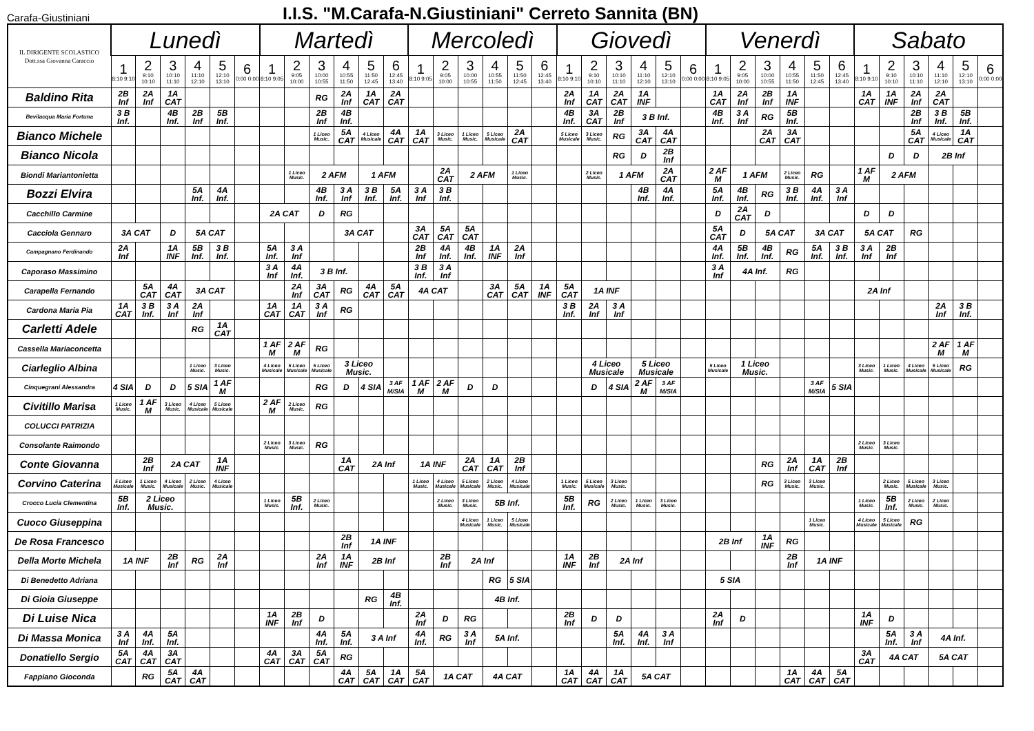Carafa-Giustiniani
I.I.S. "M.Carafa-N.Giustiniani" Cerreto Sannita (BN)
| IL DIRIGENTE SCOLASTICO Dott.ssa Giovanna Caraccio | Lunedì | | | | | | Martedì | | | | | | Mercoledì | | | | | | Giovedì | | | | | | Venerdì | | | | | | Sabato | | | | | |
| --- | --- | --- | --- | --- | --- | --- | --- | --- | --- | --- | --- | --- | --- | --- | --- | --- | --- | --- | --- | --- | --- | --- | --- | --- | --- | --- | --- | --- | --- | --- | --- | --- | --- | --- | --- | --- |
| | 1 8:10 9:10 | 2 9:10 10:10 | 3 10:10 11:10 | 4 11:10 12:10 | 5 12:10 13:10 | 6 0:00 0:00 | 1 8:10 9:05 | 2 9:05 10:00 | 3 10:00 10:55 | 4 10:55 11:50 | 5 11:50 12:45 | 6 12:45 13:40 | 1 8:10 9:05 | 2 9:05 10:00 | 3 10:00 10:55 | 4 10:55 11:50 | 5 11:50 12:45 | 6 12:45 13:40 | 1 8:10 9:10 | 2 9:10 10:10 | 3 10:10 11:10 | 4 11:10 12:10 | 5 12:10 13:10 | 6 0:00 0:00 | 1 8:10 9:05 | 2 9:05 10:00 | 3 10:00 10:55 | 4 10:55 11:50 | 5 11:50 12:45 | 6 12:45 13:40 | 1 8:10 9:10 | 2 9:10 10:10 | 3 10:10 11:10 | 4 11:10 12:10 | 5 12:10 13:10 | 6 0:00 0:00 |
| Baldino Rita | 2B Inf | 2A Inf | 1A CAT | | | | | | RG | 2A Inf | 1A CAT | 2A CAT | | | | | | | 2A Inf | 1A CAT | 2A CAT | 1A INF | | | 1A CAT | 2A Inf | 2B Inf | 1A INF | | | 1A CAT | 1A INF | 2A Inf | 2A CAT | | |
| Bevilacqua Maria Fortuna | 3 B Inf. | | 4B Inf. | 2B Inf | 5B Inf. | | | | 2B Inf | 4B Inf. | | | | | | | | | 4B Inf. | 3A CAT | 2B Inf | 3 B Inf. | | | 4B Inf. | 3 A Inf | RG | 5B Inf. | | | | | 2B Inf | 3 B Inf. | 5B Inf. | |
| Bianco Michele | | | | | | | | | 1 Liceo Music. | 5A CAT | 4 Liceo Musicale | 4A CAT | 1A CAT | 3 Liceo Music. | 1 Liceo Music. | 5 Liceo Musicale | 2A CAT | | 5 Liceo Musicale | 3 Liceo Music. | RG | 3A CAT | 4A CAT | | | | 2A CAT | 3A CAT | | | | | 5A CAT | 4 Liceo Musicale | 1A CAT | |
| Bianco Nicola | | | | | | | | | | | | | | | | | | | | | RG | D | 2B Inf | | | | | | | | | D | D | 2B Inf | | |
| Biondi Mariantonietta | | | | | | | | 1 Liceo Music. | 2 AFM | | 1 AFM | | | 2A CAT | 2 AFM | | 1 Liceo Music. | | | 2 Liceo Music. | 1 AFM | | 2A CAT | | 2 AF M | 1 AFM | | 2 Liceo Music. | RG | | 1 AF M | 2 AFM | | | | |
| Bozzi Elvira | | | | 5A Inf. | 4A Inf. | | | | 4B Inf. | 3 A Inf | 3 B Inf. | 5A Inf. | 3 A Inf | 3 B Inf. | | | | | | | | 4B Inf. | 4A Inf. | | 5A Inf. | 4B Inf. | RG | 3 B Inf. | 4A Inf. | 3 A Inf | | | | | | |
| Cacchillo Carmine | | | | | | | 2A CAT | | D | RG | | | | | | | | | | | | | | | D | 2A CAT | D | | | | D | D | | | | |
| Cacciola Gennaro | 3A CAT | | D | 5A CAT | | | | | | 3A CAT | | | 3A CAT | 5A CAT | 5A CAT | | | | | | | | | | 5A CAT | D | 5A CAT | | 3A CAT | | 5A CAT | | RG | | | |
| Campagnano Ferdinando | 2A Inf | | 1A INF | 5B Inf. | 3 B Inf. | | 5A Inf. | 3 A Inf | | | | | 2B Inf | 4A Inf. | 4B Inf. | 1A INF | 2A Inf | | | | | | | | 4A Inf. | 5B Inf. | 4B Inf. | RG | 5A Inf. | 3 B Inf. | 3 A Inf | 2B Inf | | | | |
| Caporaso Massimino | | | | | | | 3 A Inf | 4A Inf. | 3 B Inf. | | | | 3 B Inf. | 3 A Inf | | | | | | | | | | | 3 A Inf | 4A Inf. | | RG | | | | | | | | |
| Carapella Fernando | | 5A CAT | 4A CAT | 3A CAT | | | | 2A Inf | 3A CAT | RG | 4A CAT | 5A CAT | 4A CAT | | | 3A CAT | 5A CAT | 1A INF | 5A CAT | 1A INF | | | | | | | | | | | 2A Inf | | | | | |
| Cardona Maria Pia | 1A CAT | 3 B Inf. | 3 A Inf | 2A Inf | | | 1A CAT | 1A CAT | 3 A Inf | RG | | | | | | | | | 3 B Inf. | 2A Inf | 3 A Inf | | | | | | | | | | | | | 2A Inf | 3 B Inf. | |
| Carletti Adele | | | | RG | 1A CAT | | | | | | | | | | | | | | | | | | | | | | | | | | | | | | | |
| Cassella Mariaconcetta | | | | | | | 1 AF M | 2 AF M | RG | | | | | | | | | | | | | | | | | | | | | | | | | 2 AF M | 1 AF M | |
| Ciarleglio Albina | | | | 1 Liceo Music. | 3 Liceo Music. | | 4 Liceo Musicale | 5 Liceo Musicale | 5 Liceo Musicale | 3 Liceo Music. | | | | | | | | | | 4 Liceo Musicale | | 5 Liceo Musicale | | | 5 Liceo Musicale | 1 Liceo Music. | | | | | 3 Liceo Music. | 1 Liceo Music. | 4 Liceo Musicale | 5 Liceo Musicale | RG | |
| Cinquegrani Alessandra | 4 SIA | D | D | 5 SIA | 1 AF M | | | | RG | D | 4 SIA | 3 AF M/SIA | 1 AF M | 2 AF M | D | D | | | | D | 4 SIA | 2 AF M | 3 AF M/SIA | | | | | | 3 AF M/SIA | 5 SIA | | | | | | |
| Civitillo Marisa | 1 Liceo Music. | 1 AF M | 3 Liceo Music. | 4 Liceo Musicale | 5 Liceo Musicale | | 2 AF M | 2 Liceo Music. | RG | | | | | | | | | | | | | | | | | | | | | | | | | | | |
| COLUCCI PATRIZIA | | | | | | | | | | | | | | | | | | | | | | | | | | | | | | | | | | | | |
| Consolante Raimondo | | | | | | | 2 Liceo Music. | 3 Liceo Music. | RG | | | | | | | | | | | | | | | | | | | | | | 2 Liceo Music. | 3 Liceo Music. | | | | |
| Conte Giovanna | | 2B Inf | 2A CAT | | 1A INF | | | | | 1A CAT | 2A Inf | | 1A INF | | 2A CAT | 1A CAT | 2B Inf | | | | | | | | | | RG | 2A Inf | 1A CAT | 2B Inf | | | | | | |
| Corvino Caterina | 5 Liceo Musicale | 1 Liceo Music. | 4 Liceo Musicale | 2 Liceo Music. | 4 Liceo Musicale | | | | | | | | 1 Liceo Music. | 4 Liceo Musicale | 5 Liceo Musicale | 2 Liceo Music. | 4 Liceo Musicale | | 1 Liceo Music. | 5 Liceo Musicale | 3 Liceo Music. | | | | | | RG | 3 Liceo Music. | 3 Liceo Music. | | | 2 Liceo Music. | 5 Liceo Musicale | 3 Liceo Music. | | |
| Crocco Lucia Clementina | 5B Inf. | 2 Liceo Music. | | | | | 1 Liceo Music. | 5B Inf. | 2 Liceo Music. | | | | | 2 Liceo Music. | 3 Liceo Music. | 5B Inf. | | | 5B Inf. | RG | 2 Liceo Music. | 1 Liceo Music. | 3 Liceo Music. | | | | | | | | 1 Liceo Music. | 5B Inf. | 2 Liceo Music. | 2 Liceo Music. | | |
| Cuoco Giuseppina | | | | | | | | | | | | | | | 4 Liceo Musicale | 1 Liceo Music. | 5 Liceo Musicale | | | | | | | | | | | | 1 Liceo Music. | | 4 Liceo Musicale | 5 Liceo Musicale | RG | | | |
| De Rosa Francesco | | | | | | | | | | 2B Inf | 1A INF | | | | | | | | | | | | | | 2B Inf | | 1A INF | RG | | | | | | | | |
| Della Morte Michela | 1A INF | | 2B Inf | RG | 2A Inf | | | | 2A Inf | 1A INF | 2B Inf | | | 2B Inf | 2A Inf | | | | 1A INF | 2B Inf | 2A Inf | | | | | | | 2B Inf | 1A INF | | | | | | | |
| Di Benedetto Adriana | | | | | | | | | | | | | | | | RG | 5 SIA | | | | | | | | 5 SIA | | | | | | | | | | | |
| Di Gioia Giuseppe | | | | | | | | | | | RG | 4B Inf. | | | | 4B Inf. | | | | | | | | | | | | | | | | | | | | |
| Di Luise Nica | | | | | | | 1A INF | 2B Inf | D | | | | 2A Inf | D | RG | | | | 2B Inf | D | D | | | | 2A Inf | D | | | | | 1A INF | D | | | | |
| Di Massa Monica | 3 A Inf | 4A Inf. | 5A Inf. | | | | | | 4A Inf. | 5A Inf. | 3 A Inf | | 4A Inf. | RG | 3 A Inf | 5A Inf. | | | | | 5A Inf. | 4A Inf. | 3 A Inf | | | | | | | | | 5A Inf. | 3 A Inf | 4A Inf. | | |
| Donatiello Sergio | 5A CAT | 4A CAT | 3A CAT | | | | 4A CAT | 3A CAT | 5A CAT | RG | | | | | | | | | | | | | | | | | | | | | 3A CAT | 4A CAT | | 5A CAT | | |
| Fappiano Gioconda | | RG | 5A CAT | 4A CAT | | | | | | 4A CAT | 5A CAT | 1A CAT | 5A CAT | 1A CAT | | 4A CAT | | | 1A CAT | 4A CAT | 1A CAT | 5A CAT | | | | | | 1A CAT | 4A CAT | 5A CAT | | | | | | |